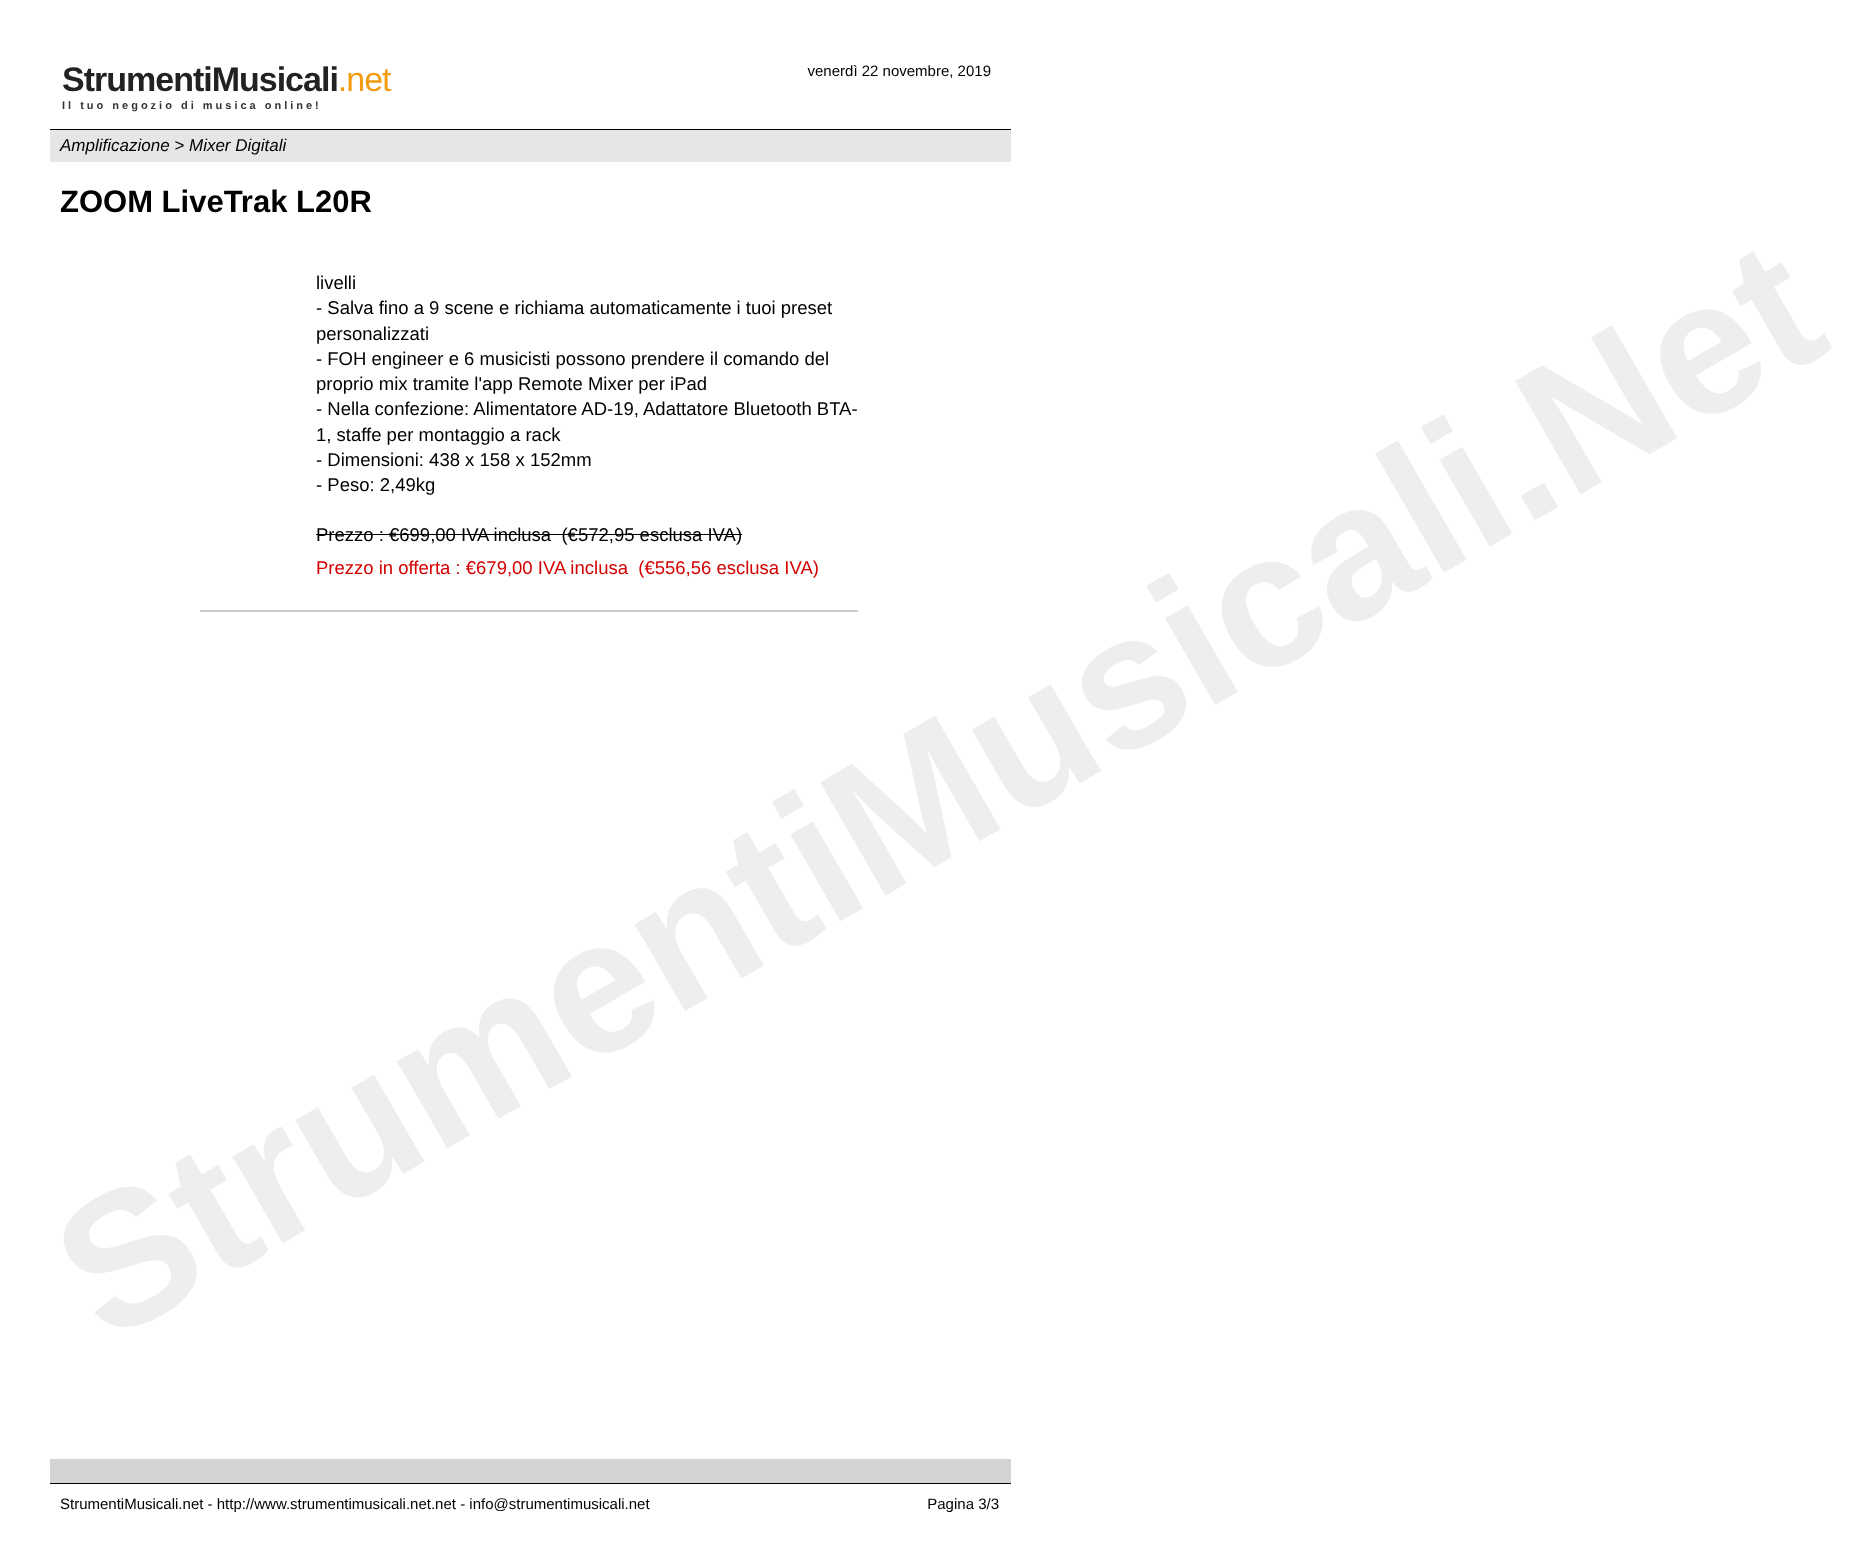StrumentiMusicali.Net
StrumentiMusicali.net
Il tuo negozio di musica online!
venerdì 22 novembre, 2019
Amplificazione > Mixer Digitali
ZOOM LiveTrak L20R
livelli
- Salva fino a 9 scene e richiama automaticamente i tuoi preset personalizzati
- FOH engineer e 6 musicisti possono prendere il comando del proprio mix tramite l'app Remote Mixer per iPad
- Nella confezione: Alimentatore AD-19, Adattatore Bluetooth BTA-1, staffe per montaggio a rack
- Dimensioni: 438 x 158 x 152mm
- Peso: 2,49kg
Prezzo : €699,00 IVA inclusa (€572,95 esclusa IVA)
Prezzo in offerta : €679,00 IVA inclusa (€556,56 esclusa IVA)
StrumentiMusicali.net - http://www.strumentimusicali.net.net - info@strumentimusicali.net Pagina 3/3